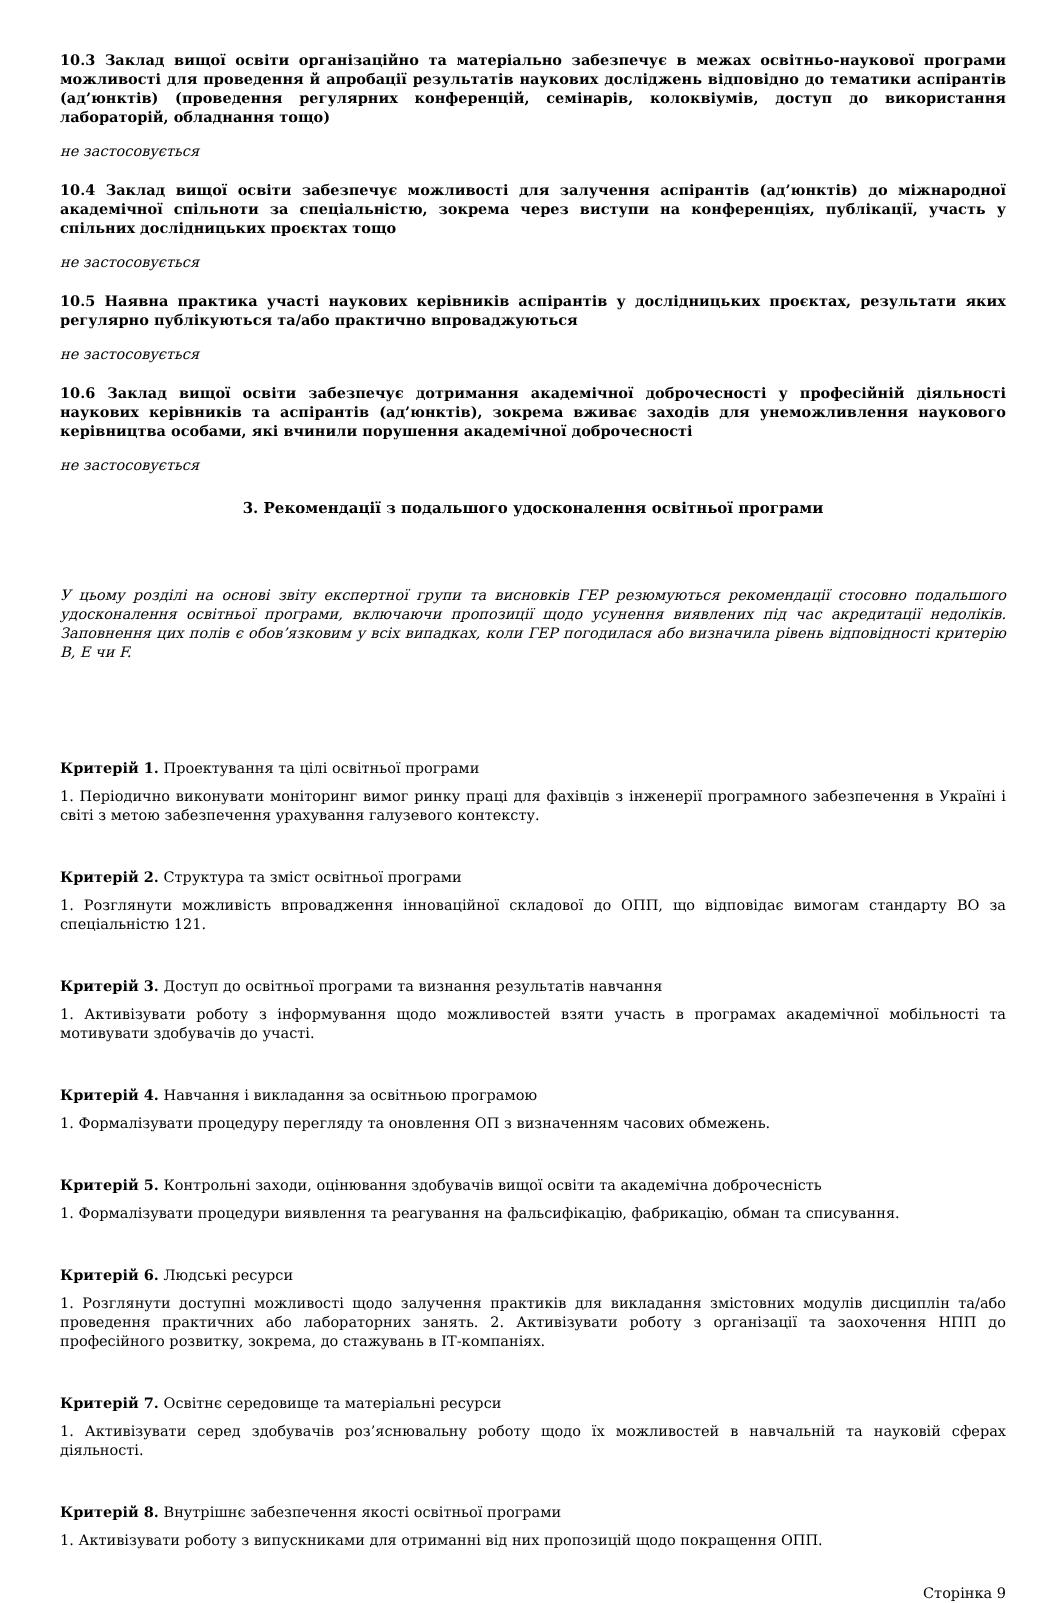10.3 Заклад вищої освіти організаційно та матеріально забезпечує в межах освітньо-наукової програми можливості для проведення й апробації результатів наукових досліджень відповідно до тематики аспірантів (ад’юнктів) (проведення регулярних конференцій, семінарів, колоквіумів, доступ до використання лабораторій, обладнання тощо)
не застосовується
10.4 Заклад вищої освіти забезпечує можливості для залучення аспірантів (ад’юнктів) до міжнародної академічної спільноти за спеціальністю, зокрема через виступи на конференціях, публікації, участь у спільних дослідницьких проєктах тощо
не застосовується
10.5 Наявна практика участі наукових керівників аспірантів у дослідницьких проєктах, результати яких регулярно публікуються та/або практично впроваджуються
не застосовується
10.6 Заклад вищої освіти забезпечує дотримання академічної доброчесності у професійній діяльності наукових керівників та аспірантів (ад’юнктів), зокрема вживає заходів для унеможливлення наукового керівництва особами, які вчинили порушення академічної доброчесності
не застосовується
3. Рекомендації з подальшого удосконалення освітньої програми
У цьому розділі на основі звіту експертної групи та висновків ГЕР резюмуються рекомендації стосовно подальшого удосконалення освітньої програми, включаючи пропозиції щодо усунення виявлених під час акредитації недоліків. Заповнення цих полів є обов’язковим у всіх випадках, коли ГЕР погодилася або визначила рівень відповідності критерію B, E чи F.
Критерій 1. Проектування та цілі освітньої програми
1. Періодично виконувати моніторинг вимог ринку праці для фахівців з інженерії програмного забезпечення в Україні і світі з метою забезпечення урахування галузевого контексту.
Критерій 2. Структура та зміст освітньої програми
1. Розглянути можливість впровадження інноваційної складової до ОПП, що відповідає вимогам стандарту ВО за спеціальністю 121.
Критерій 3. Доступ до освітньої програми та визнання результатів навчання
1. Активізувати роботу з інформування щодо можливостей взяти участь в програмах академічної мобільності та мотивувати здобувачів до участі.
Критерій 4. Навчання і викладання за освітньою програмою
1. Формалізувати процедуру перегляду та оновлення ОП з визначенням часових обмежень.
Критерій 5. Контрольні заходи, оцінювання здобувачів вищої освіти та академічна доброчесність
1. Формалізувати процедури виявлення та реагування на фальсифікацію, фабрикацію, обман та списування.
Критерій 6. Людські ресурси
1. Розглянути доступні можливості щодо залучення практиків для викладання змістовних модулів дисциплін та/або проведення практичних або лабораторних занять. 2. Активізувати роботу з організації та заохочення НПП до професійного розвитку, зокрема, до стажувань в ІТ-компаніях.
Критерій 7. Освітнє середовище та матеріальні ресурси
1. Активізувати серед здобувачів роз’яснювальну роботу щодо їх можливостей в навчальній та науковій сферах діяльності.
Критерій 8. Внутрішнє забезпечення якості освітньої програми
1. Активізувати роботу з випускниками для отриманні від них пропозицій щодо покращення ОПП.
Сторінка 9